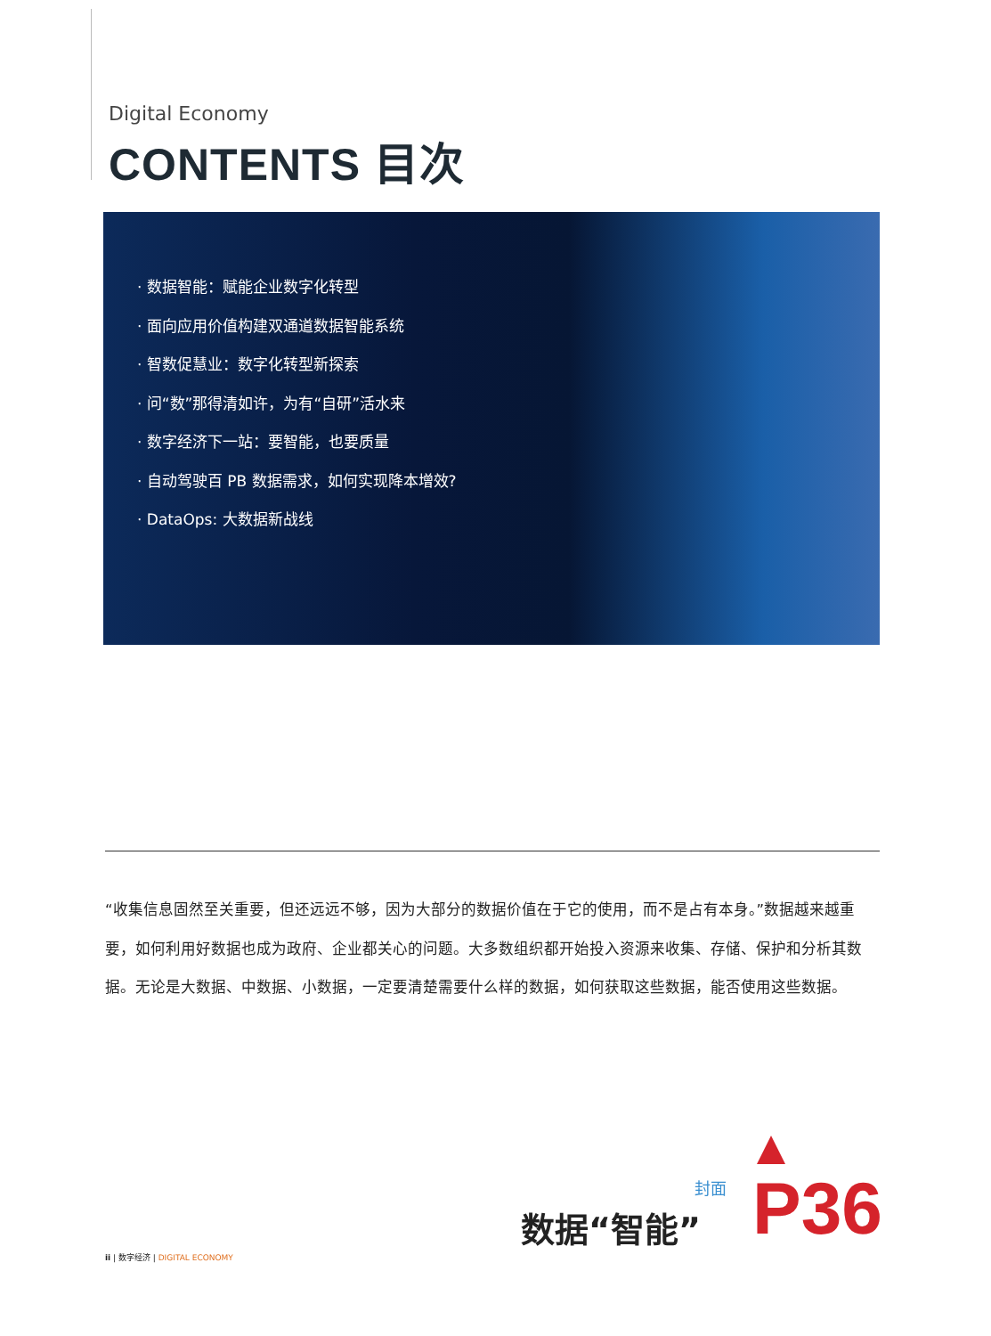Digital Economy
CONTENTS 目次
· 数据智能：赋能企业数字化转型
· 面向应用价值构建双通道数据智能系统
· 智数促慧业：数字化转型新探索
· 问“数”那得清如许，为有“自研”活水来
· 数字经济下一站：要智能，也要质量
· 自动驾驶百 PB 数据需求，如何实现降本增效?
· DataOps: 大数据新战线
“收集信息固然至关重要，但还远远不够，因为大部分的数据价值在于它的使用，而不是占有本身。”数据越来越重要，如何利用好数据也成为政府、企业都关心的问题。大多数组织都开始投入资源来收集、存储、保护和分析其数据。无论是大数据、中数据、小数据，一定要清楚需要什么样的数据，如何获取这些数据，能否使用这些数据。
封面
数据“智能” P36
ii | 数字经济 | DIGITAL ECONOMY